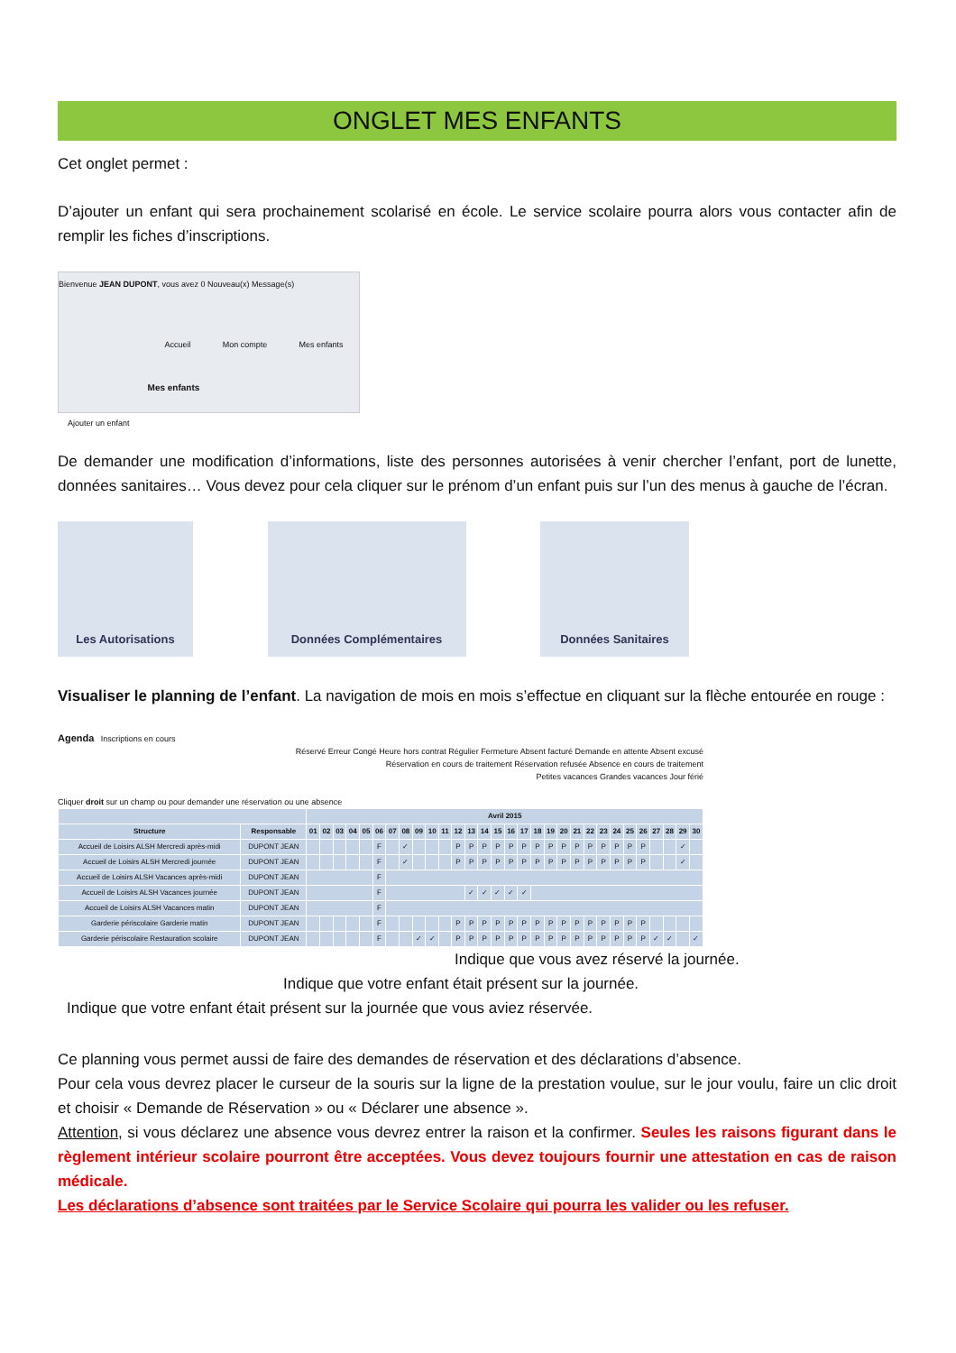ONGLET MES ENFANTS
Cet onglet permet :
D’ajouter un enfant qui sera prochainement scolarisé en école. Le service scolaire pourra alors vous contacter afin de remplir les fiches d’inscriptions.
Bienvenue JEAN DUPONT, vous avez 0 Nouveau(x) Message(s)
Accueil Mon compte Mes enfants
Ajouter un enfant Mes enfants
De demander une modification d’informations, liste des personnes autorisées à venir chercher l’enfant, port de lunette, données sanitaires… Vous devez pour cela cliquer sur le prénom d’un enfant puis sur l’un des menus à gauche de l’écran.
Les Autorisations Données Complémentaires Données Sanitaires
Visualiser le planning de l’enfant. La navigation de mois en mois s’effectue en cliquant sur la flèche entourée en rouge :
Agenda Inscriptions en cours
Réservé Erreur Congé Heure hors contrat Régulier Fermeture Absent facturé Demande en attente Absent excusé
Réservation en cours de traitement Réservation refusée Absence en cours de traitement
Petites vacances Grandes vacances Jour férié
Cliquer droit sur un champ ou pour demander une réservation ou une absence
| | | Avril 2015 | | | | | | | | | | | | | | | | | | | | | | | | | | | | | |
| --- | --- | --- | --- | --- | --- | --- | --- | --- | --- | --- | --- | --- | --- | --- | --- | --- | --- | --- | --- | --- | --- | --- | --- | --- | --- | --- | --- | --- | --- | --- | --- |
| Structure | Responsable | 01 | 02 | 03 | 04 | 05 | 06 | 07 | 08 | 09 | 10 | 11 | 12 | 13 | 14 | 15 | 16 | 17 | 18 | 19 | 20 | 21 | 22 | 23 | 24 | 25 | 26 | 27 | 28 | 29 | 30 |
| Accueil de Loisirs ALSH Mercredi après-midi | DUPONT JEAN | | | | | | F | | ✓ | | | | P | P | P | P | P | P | P | P | P | P | P | P | P | P | P | | | ✓ | |
| Accueil de Loisirs ALSH Mercredi journée | DUPONT JEAN | | | | | | F | | ✓ | | | | P | P | P | P | P | P | P | P | P | P | P | P | P | P | P | | | ✓ | |
| Accueil de Loisirs ALSH Vacances après-midi | DUPONT JEAN | | | | | | F | | | | | | | | | | | | | | | | | | | | | | | | |
| Accueil de Loisirs ALSH Vacances journée | DUPONT JEAN | | | | | | F | | | | | | | ✓ | ✓ | ✓ | ✓ | ✓ | | | | | | | | | | | | | |
| Accueil de Loisirs ALSH Vacances matin | DUPONT JEAN | | | | | | F | | | | | | | | | | | | | | | | | | | | | | | | |
| Garderie périscolaire Garderie matin | DUPONT JEAN | | | | | | F | | | | | | P | P | P | P | P | P | P | P | P | P | P | P | P | P | P | | | | |
| Garderie périscolaire Restauration scolaire | DUPONT JEAN | | | | | | F | | | ✓ | ✓ | | P | P | P | P | P | P | P | P | P | P | P | P | P | P | P | ✓ | ✓ | | ✓ |
Indique que vous avez réservé la journée.
Indique que votre enfant était présent sur la journée.
Indique que votre enfant était présent sur la journée que vous aviez réservée.
Ce planning vous permet aussi de faire des demandes de réservation et des déclarations d’absence.
Pour cela vous devrez placer le curseur de la souris sur la ligne de la prestation voulue, sur le jour voulu, faire un clic droit et choisir « Demande de Réservation » ou « Déclarer une absence ».
Attention, si vous déclarez une absence vous devrez entrer la raison et la confirmer. Seules les raisons figurant dans le règlement intérieur scolaire pourront être acceptées. Vous devez toujours fournir une attestation en cas de raison médicale.
Les déclarations d’absence sont traitées par le Service Scolaire qui pourra les valider ou les refuser.